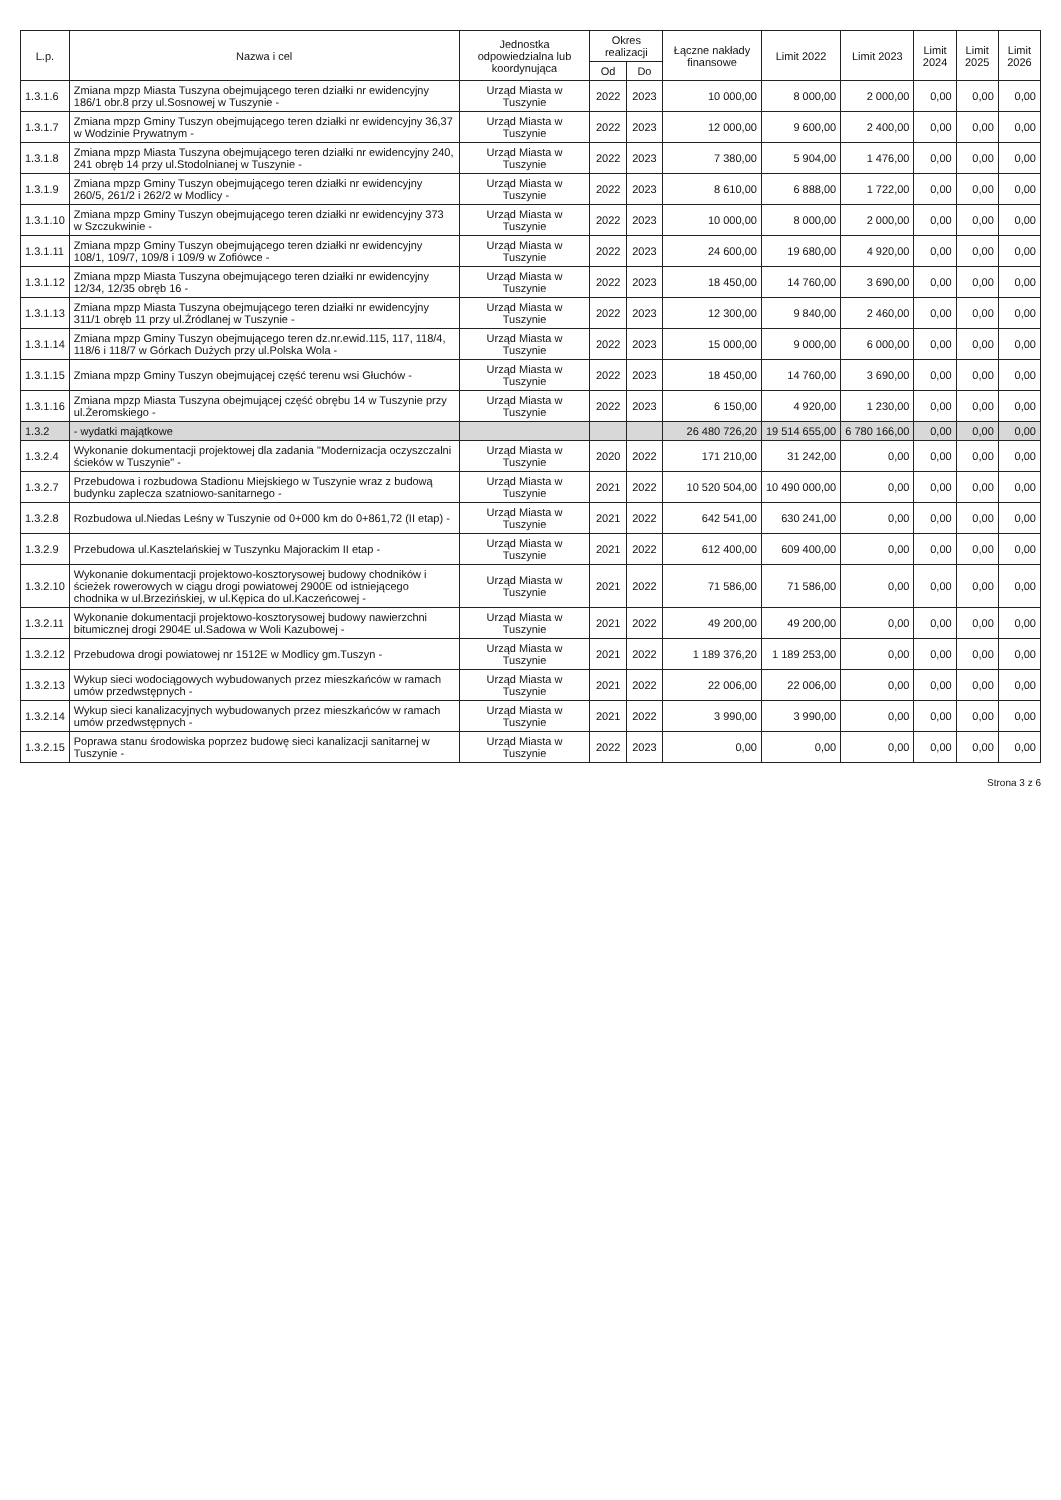| L.p. | Nazwa i cel | Jednostka odpowiedzialna lub koordynująca | Okres realizacji | | Łączne nakłady finansowe | Limit 2022 | Limit 2023 | Limit 2024 | Limit 2025 | Limit 2026 |
| --- | --- | --- | --- | --- | --- | --- | --- | --- | --- | --- |
| | | | Od | Do | | | | | | |
| 1.3.1.6 | Zmiana mpzp Miasta Tuszyna obejmującego teren działki nr ewidencyjny 186/1 obr.8 przy ul.Sosnowej w Tuszynie - | Urząd Miasta w Tuszynie | 2022 | 2023 | 10 000,00 | 8 000,00 | 2 000,00 | 0,00 | 0,00 | 0,00 |
| 1.3.1.7 | Zmiana mpzp Gminy Tuszyn obejmującego teren działki nr ewidencyjny 36,37 w Wodzinie Prywatnym - | Urząd Miasta w Tuszynie | 2022 | 2023 | 12 000,00 | 9 600,00 | 2 400,00 | 0,00 | 0,00 | 0,00 |
| 1.3.1.8 | Zmiana mpzp Miasta Tuszyna obejmującego teren działki nr ewidencyjny 240, 241 obręb 14 przy ul.Stodolnianej w Tuszynie - | Urząd Miasta w Tuszynie | 2022 | 2023 | 7 380,00 | 5 904,00 | 1 476,00 | 0,00 | 0,00 | 0,00 |
| 1.3.1.9 | Zmiana mpzp Gminy Tuszyn obejmującego teren działki nr ewidencyjny 260/5, 261/2 i 262/2 w Modlicy - | Urząd Miasta w Tuszynie | 2022 | 2023 | 8 610,00 | 6 888,00 | 1 722,00 | 0,00 | 0,00 | 0,00 |
| 1.3.1.10 | Zmiana mpzp Gminy Tuszyn obejmującego teren działki nr ewidencyjny 373 w Szczukwinie - | Urząd Miasta w Tuszynie | 2022 | 2023 | 10 000,00 | 8 000,00 | 2 000,00 | 0,00 | 0,00 | 0,00 |
| 1.3.1.11 | Zmiana mpzp Gminy Tuszyn obejmującego teren działki nr ewidencyjny 108/1, 109/7, 109/8 i 109/9 w Zofiówce - | Urząd Miasta w Tuszynie | 2022 | 2023 | 24 600,00 | 19 680,00 | 4 920,00 | 0,00 | 0,00 | 0,00 |
| 1.3.1.12 | Zmiana mpzp Miasta Tuszyna obejmującego teren działki nr ewidencyjny 12/34, 12/35 obręb 16 - | Urząd Miasta w Tuszynie | 2022 | 2023 | 18 450,00 | 14 760,00 | 3 690,00 | 0,00 | 0,00 | 0,00 |
| 1.3.1.13 | Zmiana mpzp Miasta Tuszyna obejmującego teren działki nr ewidencyjny 311/1 obręb 11 przy ul.Źródlanej w Tuszynie - | Urząd Miasta w Tuszynie | 2022 | 2023 | 12 300,00 | 9 840,00 | 2 460,00 | 0,00 | 0,00 | 0,00 |
| 1.3.1.14 | Zmiana mpzp Gminy Tuszyn obejmującego teren dz.nr.ewid.115, 117, 118/4, 118/6 i 118/7 w Górkach Dużych przy ul.Polska Wola - | Urząd Miasta w Tuszynie | 2022 | 2023 | 15 000,00 | 9 000,00 | 6 000,00 | 0,00 | 0,00 | 0,00 |
| 1.3.1.15 | Zmiana mpzp Gminy Tuszyn obejmującej część terenu wsi Głuchów - | Urząd Miasta w Tuszynie | 2022 | 2023 | 18 450,00 | 14 760,00 | 3 690,00 | 0,00 | 0,00 | 0,00 |
| 1.3.1.16 | Zmiana mpzp Miasta Tuszyna obejmującej część obrębu 14 w Tuszynie przy ul.Żeromskiego - | Urząd Miasta w Tuszynie | 2022 | 2023 | 6 150,00 | 4 920,00 | 1 230,00 | 0,00 | 0,00 | 0,00 |
| 1.3.2 | - wydatki majątkowe | | | | 26 480 726,20 | 19 514 655,00 | 6 780 166,00 | 0,00 | 0,00 | 0,00 |
| 1.3.2.4 | Wykonanie dokumentacji projektowej dla zadania "Modernizacja oczyszczalni ścieków w Tuszynie" - | Urząd Miasta w Tuszynie | 2020 | 2022 | 171 210,00 | 31 242,00 | 0,00 | 0,00 | 0,00 | 0,00 |
| 1.3.2.7 | Przebudowa i rozbudowa Stadionu Miejskiego w Tuszynie wraz z budową budynku zaplecza szatniowo-sanitarnego - | Urząd Miasta w Tuszynie | 2021 | 2022 | 10 520 504,00 | 10 490 000,00 | 0,00 | 0,00 | 0,00 | 0,00 |
| 1.3.2.8 | Rozbudowa ul.Niedas Leśny w Tuszynie od 0+000 km do 0+861,72 (II etap) - | Urząd Miasta w Tuszynie | 2021 | 2022 | 642 541,00 | 630 241,00 | 0,00 | 0,00 | 0,00 | 0,00 |
| 1.3.2.9 | Przebudowa ul.Kasztelańskiej w Tuszynku Majorackim II etap - | Urząd Miasta w Tuszynie | 2021 | 2022 | 612 400,00 | 609 400,00 | 0,00 | 0,00 | 0,00 | 0,00 |
| 1.3.2.10 | Wykonanie dokumentacji projektowo-kosztorysowej budowy chodników i ścieżek rowerowych w ciągu drogi powiatowej 2900E od istniejącego chodnika w ul.Brzezińskiej, w ul.Kępica do ul.Kaczeńcowej - | Urząd Miasta w Tuszynie | 2021 | 2022 | 71 586,00 | 71 586,00 | 0,00 | 0,00 | 0,00 | 0,00 |
| 1.3.2.11 | Wykonanie dokumentacji projektowo-kosztorysowej budowy nawierzchni bitumicznej drogi 2904E ul.Sadowa w Woli Kazubowej - | Urząd Miasta w Tuszynie | 2021 | 2022 | 49 200,00 | 49 200,00 | 0,00 | 0,00 | 0,00 | 0,00 |
| 1.3.2.12 | Przebudowa drogi powiatowej nr 1512E w Modlicy gm.Tuszyn - | Urząd Miasta w Tuszynie | 2021 | 2022 | 1 189 376,20 | 1 189 253,00 | 0,00 | 0,00 | 0,00 | 0,00 |
| 1.3.2.13 | Wykup sieci wodociągowych wybudowanych przez mieszkańców w ramach umów przedwstępnych - | Urząd Miasta w Tuszynie | 2021 | 2022 | 22 006,00 | 22 006,00 | 0,00 | 0,00 | 0,00 | 0,00 |
| 1.3.2.14 | Wykup sieci kanalizacyjnych wybudowanych przez mieszkańców w ramach umów przedwstępnych - | Urząd Miasta w Tuszynie | 2021 | 2022 | 3 990,00 | 3 990,00 | 0,00 | 0,00 | 0,00 | 0,00 |
| 1.3.2.15 | Poprawa stanu środowiska poprzez budowę sieci kanalizacji sanitarnej w Tuszynie - | Urząd Miasta w Tuszynie | 2022 | 2023 | 0,00 | 0,00 | 0,00 | 0,00 | 0,00 | 0,00 |
Strona 3 z 6